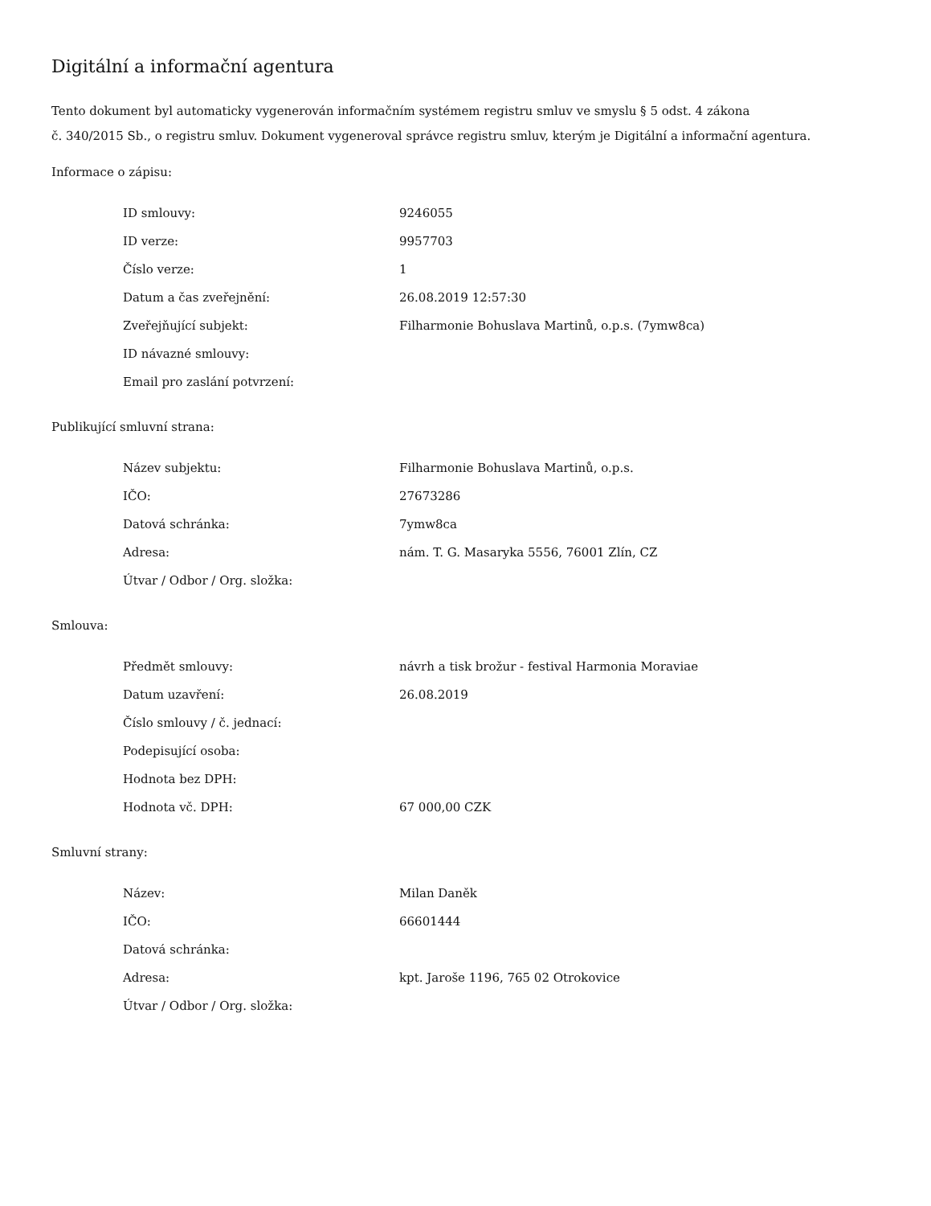Digitální a informační agentura
Tento dokument byl automaticky vygenerován informačním systémem registru smluv ve smyslu § 5 odst. 4 zákona
č. 340/2015 Sb., o registru smluv. Dokument vygeneroval správce registru smluv, kterým je Digitální a informační agentura.
Informace o zápisu:
| ID smlouvy: | 9246055 |
| ID verze: | 9957703 |
| Číslo verze: | 1 |
| Datum a čas zveřejnění: | 26.08.2019 12:57:30 |
| Zveřejňující subjekt: | Filharmonie Bohuslava Martinů, o.p.s. (7ymw8ca) |
| ID návazné smlouvy: | |
| Email pro zaslání potvrzení: | |
Publikující smluvní strana:
| Název subjektu: | Filharmonie Bohuslava Martinů, o.p.s. |
| IČO: | 27673286 |
| Datová schránka: | 7ymw8ca |
| Adresa: | nám. T. G. Masaryka 5556, 76001 Zlín, CZ |
| Útvar / Odbor / Org. složka: | |
Smlouva:
| Předmět smlouvy: | návrh a tisk brožur - festival Harmonia Moraviae |
| Datum uzavření: | 26.08.2019 |
| Číslo smlouvy / č. jednací: | |
| Podepisující osoba: | |
| Hodnota bez DPH: | |
| Hodnota vč. DPH: | 67 000,00 CZK |
Smluvní strany:
| Název: | Milan Daněk |
| IČO: | 66601444 |
| Datová schránka: | |
| Adresa: | kpt. Jaroše 1196, 765 02 Otrokovice |
| Útvar / Odbor / Org. složka: | |